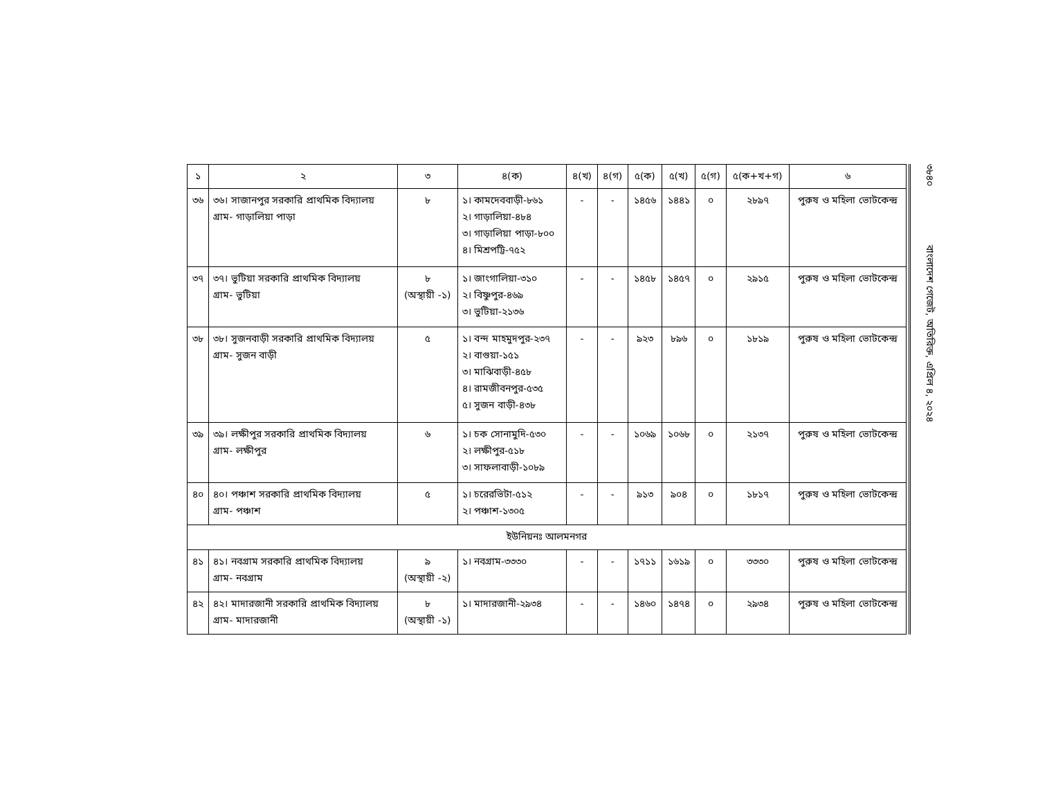| ১ | ২ | ৩ | ৪(ক) | ৪(খ) | ৪(গ) | ৫(ক) | ৫(খ) | ৫(গ) | ৫(ক+খ+গ) | ৬ |
| --- | --- | --- | --- | --- | --- | --- | --- | --- | --- | --- |
| ৩৬ | ৩৬। সাজানপুর সরকারি প্রাথমিক বিদ্যালয় গ্রাম- গাড়ালিয়া পাড়া | ৮ | ১। কামদেববাড়ী-৮৬১ ২। গাড়ালিয়া-৪৮৪ ৩। গাড়ালিয়া পাড়া-৮০০ ৪। মিশ্রপট্টি-৭৫২ | - | - | ১৪৫৬ | ১৪৪১ | ০ | ২৮৯৭ | পুরুষ ও মহিলা ভোটকেন্দ্র |
| ৩৭ | ৩৭। ভুটিয়া সরকারি প্রাথমিক বিদ্যালয় গ্রাম- ভুটিয়া | ৮ (অস্থায়ী -১) | ১। জাংগালিয়া-৩১০ ২। বিষ্ণুপুর-৪৬৯ ৩। ভুটিয়া-২১৩৬ | - | - | ১৪৫৮ | ১৪৫৭ | ০ | ২৯১৫ | পুরুষ ও মহিলা ভোটকেন্দ্র |
| ৩৮ | ৩৮। সুজনবাড়ী সরকারি প্রাথমিক বিদ্যালয় গ্রাম- সুজন বাড়ী | ৫ | ১। বন্দ মাহমুদপুর-২৩৭ ২। বাগুয়া-১৫১ ৩। মাঝিবাড়ী-৪৫৮ ৪। রামজীবনপুর-৫৩৫ ৫। সুজন বাড়ী-৪৩৮ | - | - | ৯২৩ | ৮৯৬ | ০ | ১৮১৯ | পুরুষ ও মহিলা ভোটকেন্দ্র |
| ৩৯ | ৩৯। লক্ষীপুর সরকারি প্রাথমিক বিদ্যালয় গ্রাম- লক্ষীপুর | ৬ | ১। চক সোনামুদি-৫৩০ ২। লক্ষীপুর-৫১৮ ৩। সাফলাবাড়ী-১০৮৯ | - | - | ১০৬৯ | ১০৬৮ | ০ | ২১৩৭ | পুরুষ ও মহিলা ভোটকেন্দ্র |
| ৪০ | ৪০। পঞ্চাশ সরকারি প্রাথমিক বিদ্যালয় গ্রাম- পঞ্চাশ | ৫ | ১। চরেরভিটা-৫১২ ২। পঞ্চাশ-১৩০৫ | - | - | ৯১৩ | ৯০৪ | ০ | ১৮১৭ | পুরুষ ও মহিলা ভোটকেন্দ্র |
| ইউনিয়নঃ আলমনগর | | | | | | | | | | |
| ৪১ | ৪১। নবগ্রাম সরকারি প্রাথমিক বিদ্যালয় গ্রাম- নবগ্রাম | ৯ (অস্থায়ী -২) | ১। নবগ্রাম-৩৩৩০ | - | - | ১৭১১ | ১৬১৯ | ০ | ৩৩৩০ | পুরুষ ও মহিলা ভোটকেন্দ্র |
| ৪২ | ৪২। মাদারজানী সরকারি প্রাথমিক বিদ্যালয় গ্রাম- মাদারজানী | ৮ (অস্থায়ী -১) | ১। মাদারজানী-২৯৩৪ | - | - | ১৪৬০ | ১৪৭৪ | ০ | ২৯৩৪ | পুরুষ ও মহিলা ভোটকেন্দ্র |
৩৮৪০ বাংলাদেশ গেজেট, অতিরিক্ত, এপ্রিল ৪, ২০২৪